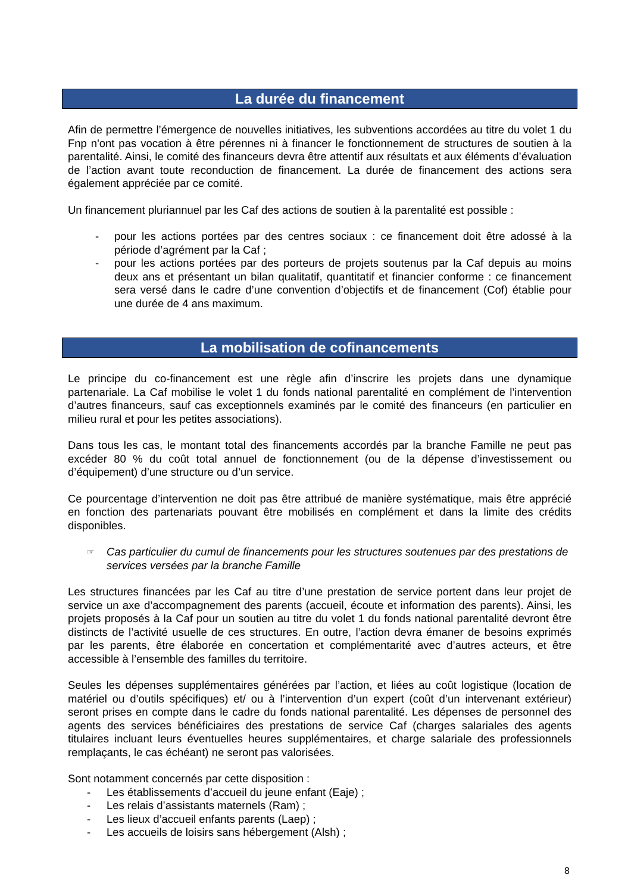La durée du financement
Afin de permettre l’émergence de nouvelles initiatives, les subventions accordées au titre du volet 1 du Fnp n'ont pas vocation à être pérennes ni à financer le fonctionnement de structures de soutien à la parentalité. Ainsi, le comité des financeurs devra être attentif aux résultats et aux éléments d’évaluation de l’action avant toute reconduction de financement. La durée de financement des actions sera également appréciée par ce comité.
Un financement pluriannuel par les Caf des actions de soutien à la parentalité est possible :
- pour les actions portées par des centres sociaux : ce financement doit être adossé à la période d’agrément par la Caf ;
- pour les actions portées par des porteurs de projets soutenus par la Caf depuis au moins deux ans et présentant un bilan qualitatif, quantitatif et financier conforme : ce financement sera versé dans le cadre d’une convention d’objectifs et de financement (Cof) établie pour une durée de 4 ans maximum.
La mobilisation de cofinancements
Le principe du co-financement est une règle afin d’inscrire les projets dans une dynamique partenariale. La Caf mobilise le volet 1 du fonds national parentalité en complément de l’intervention d’autres financeurs, sauf cas exceptionnels examinés par le comité des financeurs (en particulier en milieu rural et pour les petites associations).
Dans tous les cas, le montant total des financements accordés par la branche Famille ne peut pas excéder 80 % du coût total annuel de fonctionnement (ou de la dépense d’investissement ou d’équipement) d’une structure ou d’un service.
Ce pourcentage d’intervention ne doit pas être attribué de manière systématique, mais être apprécié en fonction des partenariats pouvant être mobilisés en complément et dans la limite des crédits disponibles.
☞ Cas particulier du cumul de financements pour les structures soutenues par des prestations de services versées par la branche Famille
Les structures financées par les Caf au titre d’une prestation de service portent dans leur projet de service un axe d’accompagnement des parents (accueil, écoute et information des parents). Ainsi, les projets proposés à la Caf pour un soutien au titre du volet 1 du fonds national parentalité devront être distincts de l’activité usuelle de ces structures. En outre, l’action devra émaner de besoins exprimés par les parents, être élaborée en concertation et complémentarité avec d’autres acteurs, et être accessible à l’ensemble des familles du territoire.
Seules les dépenses supplémentaires générées par l’action, et liées au coût logistique (location de matériel ou d’outils spécifiques) et/ ou à l’intervention d’un expert (coût d’un intervenant extérieur) seront prises en compte dans le cadre du fonds national parentalité. Les dépenses de personnel des agents des services bénéficiaires des prestations de service Caf (charges salariales des agents titulaires incluant leurs éventuelles heures supplémentaires, et charge salariale des professionnels remplaçants, le cas échéant) ne seront pas valorisées.
Sont notamment concernés par cette disposition :
- Les établissements d’accueil du jeune enfant (Eaje) ;
- Les relais d’assistants maternels (Ram) ;
- Les lieux d’accueil enfants parents (Laep) ;
- Les accueils de loisirs sans hébergement (Alsh) ;
8